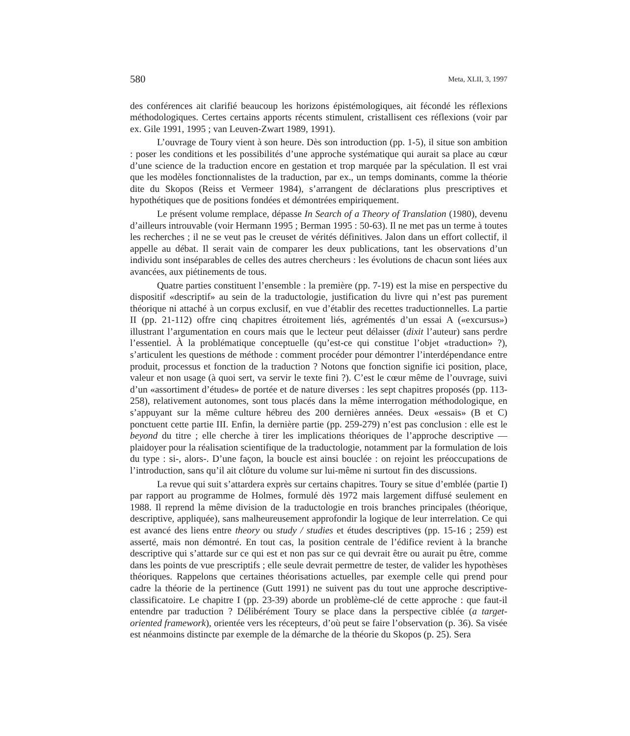580 Meta, XLII, 3, 1997
des conférences ait clarifié beaucoup les horizons épistémologiques, ait fécondé les réflexions méthodologiques. Certes certains apports récents stimulent, cristallisent ces réflexions (voir par ex. Gile 1991, 1995 ; van Leuven-Zwart 1989, 1991).
L’ouvrage de Toury vient à son heure. Dès son introduction (pp. 1-5), il situe son ambition : poser les conditions et les possibilités d’une approche systématique qui aurait sa place au cœur d’une science de la traduction encore en gestation et trop marquée par la spéculation. Il est vrai que les modèles fonctionnalistes de la traduction, par ex., un temps dominants, comme la théorie dite du Skopos (Reiss et Vermeer 1984), s’arrangent de déclarations plus prescriptives et hypothétiques que de positions fondées et démontrées empiriquement.
Le présent volume remplace, dépasse In Search of a Theory of Translation (1980), devenu d’ailleurs introuvable (voir Hermann 1995 ; Berman 1995 : 50-63). Il ne met pas un terme à toutes les recherches ; il ne se veut pas le creuset de vérités définitives. Jalon dans un effort collectif, il appelle au débat. Il serait vain de comparer les deux publications, tant les observations d’un individu sont inséparables de celles des autres chercheurs : les évolutions de chacun sont liées aux avancées, aux piétinements de tous.
Quatre parties constituent l’ensemble : la première (pp. 7-19) est la mise en perspective du dispositif «descriptif» au sein de la traductologie, justification du livre qui n’est pas purement théorique ni attaché à un corpus exclusif, en vue d’établir des recettes traductionnelles. La partie II (pp. 21-112) offre cinq chapitres étroitement liés, agrémentés d’un essai A («excursus») illustrant l’argumentation en cours mais que le lecteur peut délaisser (dixit l’auteur) sans perdre l’essentiel. À la problématique conceptuelle (qu’est-ce qui constitue l’objet «traduction» ?), s’articulent les questions de méthode : comment procéder pour démontrer l’interdépendance entre produit, processus et fonction de la traduction ? Notons que fonction signifie ici position, place, valeur et non usage (à quoi sert, va servir le texte fini ?). C’est le cœur même de l’ouvrage, suivi d’un «assortiment d’études» de portée et de nature diverses : les sept chapitres proposés (pp. 113-258), relativement autonomes, sont tous placés dans la même interrogation méthodologique, en s’appuyant sur la même culture hébreu des 200 dernières années. Deux «essais» (B et C) ponctuent cette partie III. Enfin, la dernière partie (pp. 259-279) n’est pas conclusion : elle est le beyond du titre ; elle cherche à tirer les implications théoriques de l’approche descriptive — plaidoyer pour la réalisation scientifique de la traductologie, notamment par la formulation de lois du type : si-, alors-. D’une façon, la boucle est ainsi bouclée : on rejoint les préoccupations de l’introduction, sans qu’il ait clôture du volume sur lui-même ni surtout fin des discussions.
La revue qui suit s’attardera exprès sur certains chapitres. Toury se situe d’emblée (partie I) par rapport au programme de Holmes, formulé dès 1972 mais largement diffusé seulement en 1988. Il reprend la même division de la traductologie en trois branches principales (théorique, descriptive, appliquée), sans malheureusement approfondir la logique de leur interrelation. Ce qui est avancé des liens entre theory ou study / studies et études descriptives (pp. 15-16 ; 259) est asserté, mais non démontré. En tout cas, la position centrale de l’édifice revient à la branche descriptive qui s’attarde sur ce qui est et non pas sur ce qui devrait être ou aurait pu être, comme dans les points de vue prescriptifs ; elle seule devrait permettre de tester, de valider les hypothèses théoriques. Rappelons que certaines théorisations actuelles, par exemple celle qui prend pour cadre la théorie de la pertinence (Gutt 1991) ne suivent pas du tout une approche descriptive-classificatoire. Le chapitre I (pp. 23-39) aborde un problème-clé de cette approche : que faut-il entendre par traduction ? Délibérément Toury se place dans la perspective ciblée (a target-oriented framework), orientée vers les récepteurs, d’où peut se faire l’observation (p. 36). Sa visée est néanmoins distincte par exemple de la démarche de la théorie du Skopos (p. 25). Sera